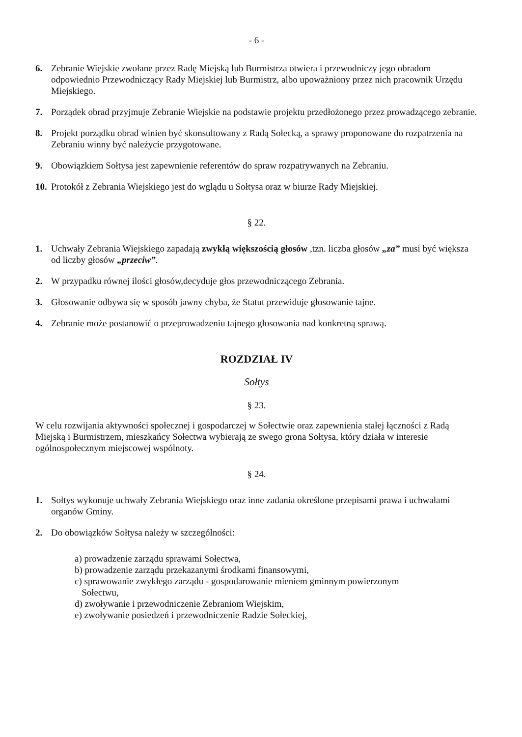- 6 -
6. Zebranie Wiejskie zwołane przez Radę Miejską lub Burmistrza otwiera i przewodniczy jego obradom odpowiednio Przewodniczący Rady Miejskiej lub Burmistrz, albo upoważniony przez nich pracownik Urzędu Miejskiego.
7. Porządek obrad przyjmuje Zebranie Wiejskie na podstawie projektu przedłożonego przez prowadzącego zebranie.
8. Projekt porządku obrad winien być skonsultowany z Radą Sołecką, a sprawy proponowane do rozpatrzenia na Zebraniu winny być należycie przygotowane.
9. Obowiązkiem Sołtysa jest zapewnienie referentów do spraw rozpatrywanych na Zebraniu.
10.
Protokół z Zebrania Wiejskiego jest do wglądu u Sołtysa oraz w biurze Rady Miejskiej.
§ 22.
1. Uchwały Zebrania Wiejskiego zapadają zwykłą większością głosów ,tzn. liczba głosów „za” musi być większa od liczby głosów „przeciw”.
2. W przypadku równej ilości głosów,decyduje głos przewodniczącego Zebrania.
3. Głosowanie odbywa się w sposób jawny chyba, że Statut przewiduje głosowanie tajne.
4. Zebranie może postanowić o przeprowadzeniu tajnego głosowania nad konkretną sprawą.
ROZDZIAŁ IV
Sołtys
§ 23.
W celu rozwijania aktywności społecznej i gospodarczej w Sołectwie oraz zapewnienia stałej łączności z Radą Miejską i Burmistrzem, mieszkańcy Sołectwa wybierają ze swego grona Sołtysa, który działa w interesie ogólnospołecznym miejscowej wspólnoty.
§ 24.
1. Sołtys wykonuje uchwały Zebrania Wiejskiego oraz inne zadania określone przepisami prawa i uchwałami organów Gminy.
2. Do obowiązków Sołtysa należy w szczególności:
a) prowadzenie zarządu sprawami Sołectwa,
b) prowadzenie zarządu przekazanymi środkami finansowymi,
c) sprawowanie zwykłego zarządu - gospodarowanie mieniem gminnym powierzonym
Sołectwu,
d) zwoływanie i przewodniczenie Zebraniom Wiejskim,
e) zwoływanie posiedzeń i przewodniczenie Radzie Sołeckiej,